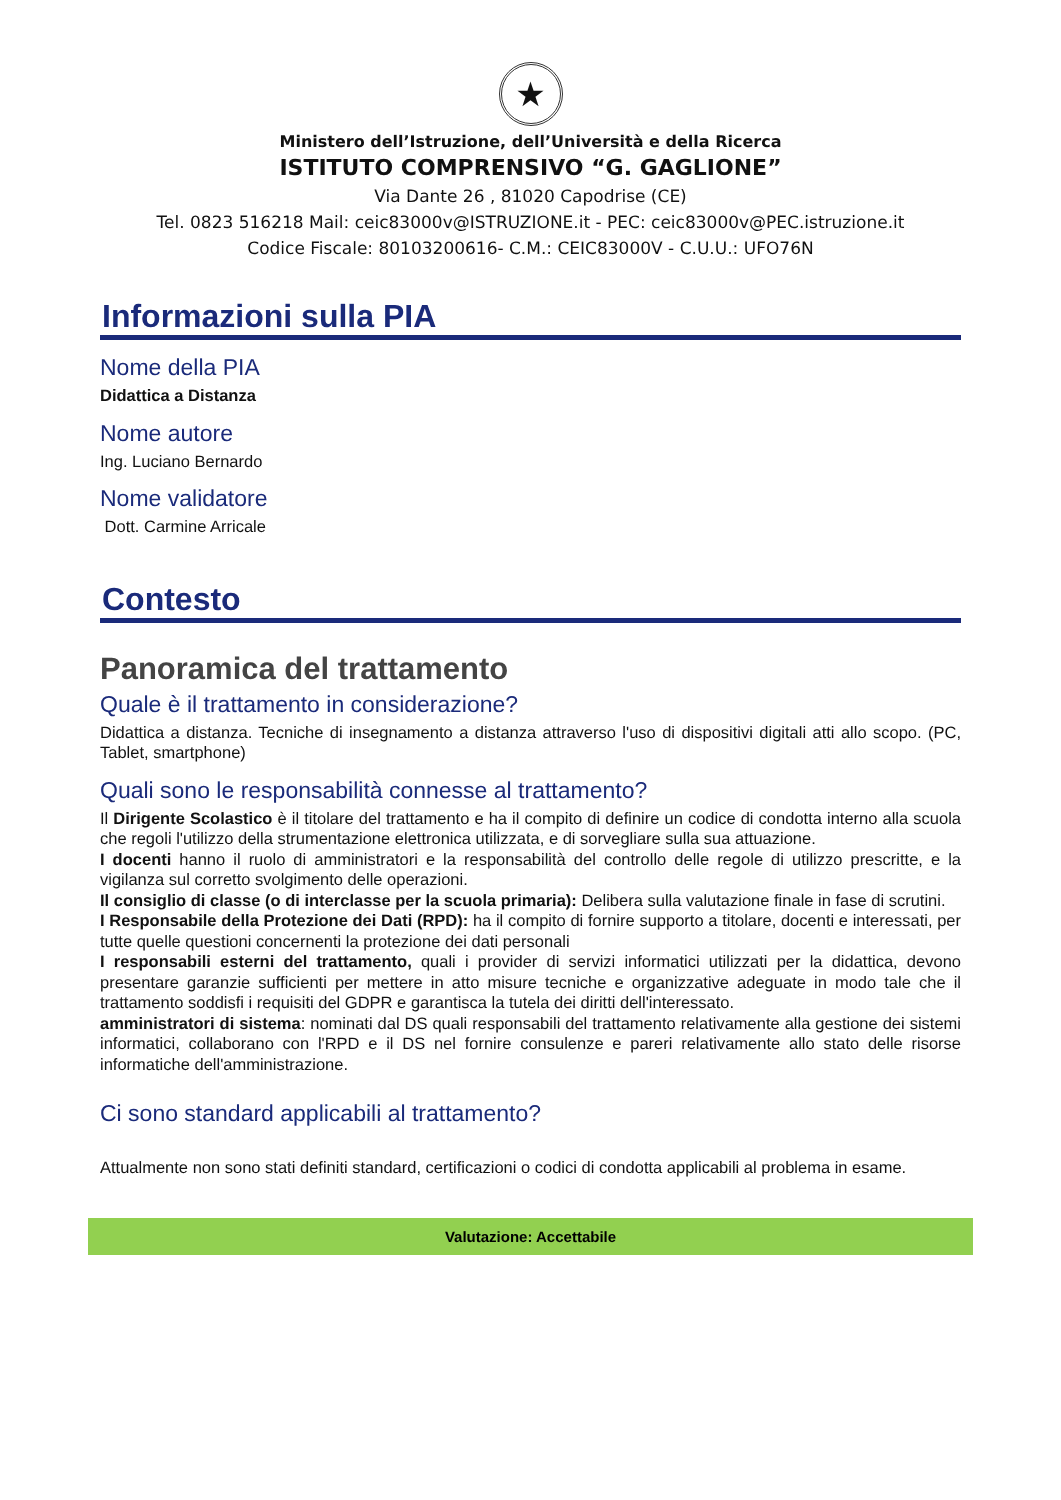★
Ministero dell’Istruzione, dell’Università e della Ricerca
ISTITUTO COMPRENSIVO “G. GAGLIONE”
Via Dante 26 , 81020 Capodrise (CE)
Tel. 0823 516218 Mail: ceic83000v@ISTRUZIONE.it - PEC: ceic83000v@PEC.istruzione.it
Codice Fiscale: 80103200616- C.M.: CEIC83000V - C.U.U.: UFO76N
Informazioni sulla PIA
Nome della PIA
Didattica a Distanza
Nome autore
Ing. Luciano Bernardo
Nome validatore
Dott. Carmine Arricale
Contesto
Panoramica del trattamento
Quale è il trattamento in considerazione?
Didattica a distanza. Tecniche di insegnamento a distanza attraverso l'uso di dispositivi digitali atti allo scopo. (PC, Tablet, smartphone)
Quali sono le responsabilità connesse al trattamento?
Il Dirigente Scolastico è il titolare del trattamento e ha il compito di definire un codice di condotta interno alla scuola che regoli l'utilizzo della strumentazione elettronica utilizzata, e di sorvegliare sulla sua attuazione.
I docenti hanno il ruolo di amministratori e la responsabilità del controllo delle regole di utilizzo prescritte, e la vigilanza sul corretto svolgimento delle operazioni.
Il consiglio di classe (o di interclasse per la scuola primaria): Delibera sulla valutazione finale in fase di scrutini.
I Responsabile della Protezione dei Dati (RPD): ha il compito di fornire supporto a titolare, docenti e interessati, per tutte quelle questioni concernenti la protezione dei dati personali
I responsabili esterni del trattamento, quali i provider di servizi informatici utilizzati per la didattica, devono presentare garanzie sufficienti per mettere in atto misure tecniche e organizzative adeguate in modo tale che il trattamento soddisfi i requisiti del GDPR e garantisca la tutela dei diritti dell'interessato.
amministratori di sistema: nominati dal DS quali responsabili del trattamento relativamente alla gestione dei sistemi informatici, collaborano con l'RPD e il DS nel fornire consulenze e pareri relativamente allo stato delle risorse informatiche dell'amministrazione.
Ci sono standard applicabili al trattamento?
Attualmente non sono stati definiti standard, certificazioni o codici di condotta applicabili al problema in esame.
Valutazione: Accettabile